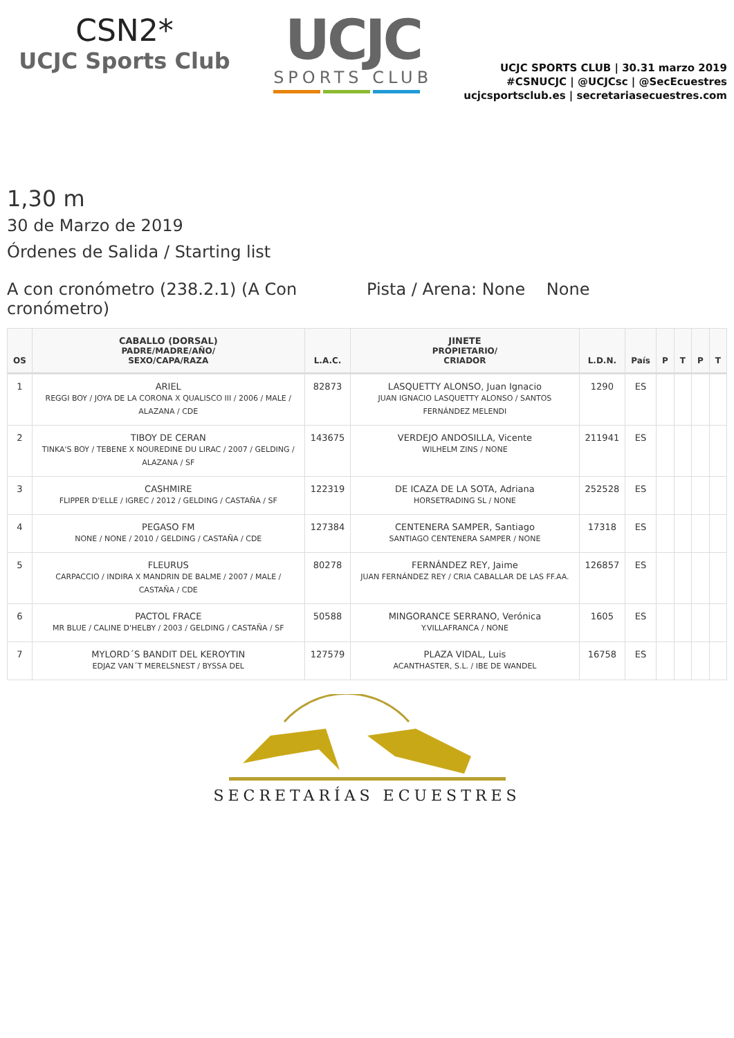CSN2*
UCJC Sports Club
UCJC
SPORTS CLUB
UCJC SPORTS CLUB | 30.31 marzo 2019
#CSNUCJC | @UCJCsc | @SecEcuestres
ucjcsportsclub.es | secretariasecuestres.com
1,30 m
30 de Marzo de 2019
Órdenes de Salida / Starting list
A con cronómetro (238.2.1) (A Con cronómetro)
Pista / Arena: None None
| OS | CABALLO (DORSAL) PADRE/MADRE/AÑO/ SEXO/CAPA/RAZA | L.A.C. | JINETE PROPIETARIO/ CRIADOR | L.D.N. | País | P | T | P | T |
| --- | --- | --- | --- | --- | --- | --- | --- | --- | --- |
| 1 | ARIEL REGGI BOY / JOYA DE LA CORONA X QUALISCO III / 2006 / MALE / ALAZANA / CDE | 82873 | LASQUETTY ALONSO, Juan Ignacio JUAN IGNACIO LASQUETTY ALONSO / SANTOS FERNÁNDEZ MELENDI | 1290 | ES | | | | |
| 2 | TIBOY DE CERAN TINKA'S BOY / TEBENE X NOUREDINE DU LIRAC / 2007 / GELDING / ALAZANA / SF | 143675 | VERDEJO ANDOSILLA, Vicente WILHELM ZINS / NONE | 211941 | ES | | | | |
| 3 | CASHMIRE FLIPPER D'ELLE / IGREC / 2012 / GELDING / CASTAÑA / SF | 122319 | DE ICAZA DE LA SOTA, Adriana HORSETRADING SL / NONE | 252528 | ES | | | | |
| 4 | PEGASO FM NONE / NONE / 2010 / GELDING / CASTAÑA / CDE | 127384 | CENTENERA SAMPER, Santiago SANTIAGO CENTENERA SAMPER / NONE | 17318 | ES | | | | |
| 5 | FLEURUS CARPACCIO / INDIRA X MANDRIN DE BALME / 2007 / MALE / CASTAÑA / CDE | 80278 | FERNÁNDEZ REY, Jaime JUAN FERNÁNDEZ REY / CRIA CABALLAR DE LAS FF.AA. | 126857 | ES | | | | |
| 6 | PACTOL FRACE MR BLUE / CALINE D'HELBY / 2003 / GELDING / CASTAÑA / SF | 50588 | MINGORANCE SERRANO, Verónica Y.VILLAFRANCA / NONE | 1605 | ES | | | | |
| 7 | MYLORD´S BANDIT DEL KEROYTIN EDJAZ VAN´T MERELSNEST / BYSSA DEL | 127579 | PLAZA VIDAL, Luis ACANTHASTER, S.L. / IBE DE WANDEL | 16758 | ES | | | | |
SECRETARÍAS ECUESTRES